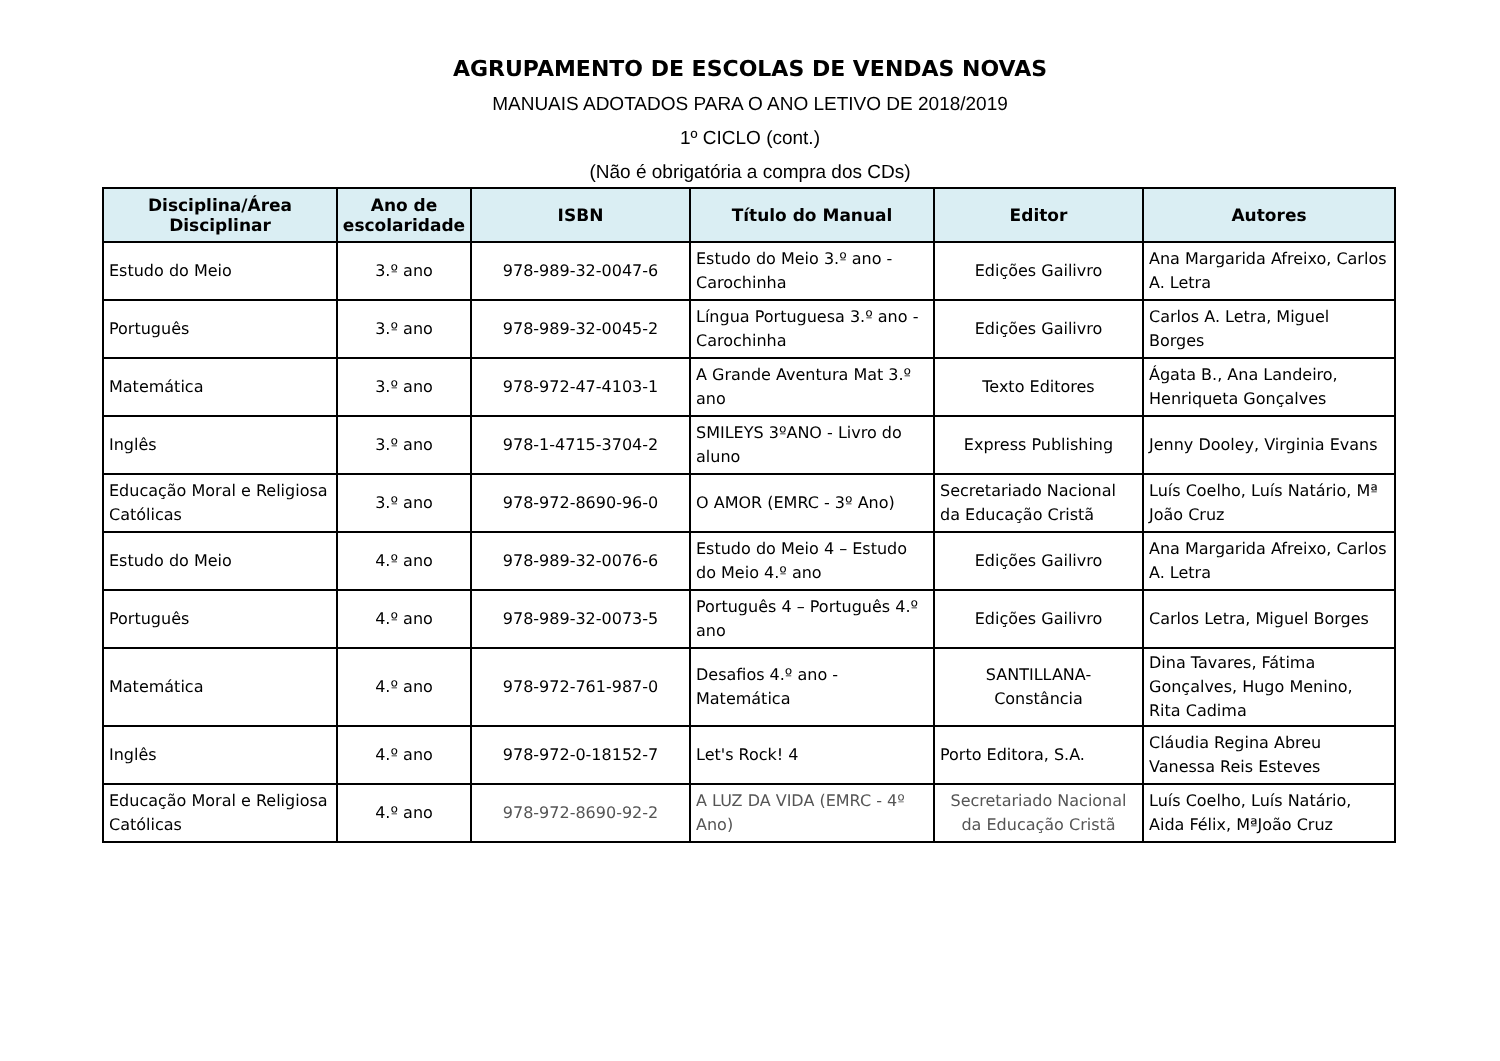AGRUPAMENTO DE ESCOLAS DE VENDAS NOVAS
MANUAIS ADOTADOS PARA O ANO LETIVO DE 2018/2019
1º CICLO (cont.)
(Não é obrigatória a compra dos CDs)
| Disciplina/Área Disciplinar | Ano de escolaridade | ISBN | Título do Manual | Editor | Autores |
| --- | --- | --- | --- | --- | --- |
| Estudo do Meio | 3.º ano | 978-989-32-0047-6 | Estudo do Meio 3.º ano - Carochinha | Edições Gailivro | Ana Margarida Afreixo, Carlos A. Letra |
| Português | 3.º ano | 978-989-32-0045-2 | Língua Portuguesa 3.º ano - Carochinha | Edições Gailivro | Carlos A. Letra, Miguel Borges |
| Matemática | 3.º ano | 978-972-47-4103-1 | A Grande Aventura Mat 3.º ano | Texto Editores | Ágata B., Ana Landeiro, Henriqueta Gonçalves |
| Inglês | 3.º ano | 978-1-4715-3704-2 | SMILEYS 3ºANO - Livro do aluno | Express Publishing | Jenny Dooley, Virginia Evans |
| Educação Moral e Religiosa Católicas | 3.º ano | 978-972-8690-96-0 | O AMOR (EMRC - 3º Ano) | Secretariado Nacional da Educação Cristã | Luís Coelho, Luís Natário, Mª João Cruz |
| Estudo do Meio | 4.º ano | 978-989-32-0076-6 | Estudo do Meio 4 – Estudo do Meio 4.º ano | Edições Gailivro | Ana Margarida Afreixo, Carlos A. Letra |
| Português | 4.º ano | 978-989-32-0073-5 | Português 4 – Português 4.º ano | Edições Gailivro | Carlos Letra, Miguel Borges |
| Matemática | 4.º ano | 978-972-761-987-0 | Desafios 4.º ano - Matemática | SANTILLANA- Constância | Dina Tavares, Fátima Gonçalves, Hugo Menino, Rita Cadima |
| Inglês | 4.º ano | 978-972-0-18152-7 | Let's Rock! 4 | Porto Editora, S.A. | Cláudia Regina Abreu Vanessa Reis Esteves |
| Educação Moral e Religiosa Católicas | 4.º ano | 978-972-8690-92-2 | A LUZ DA VIDA (EMRC - 4º Ano) | Secretariado Nacional da Educação Cristã | Luís Coelho, Luís Natário, Aida Félix, MªJoão Cruz |